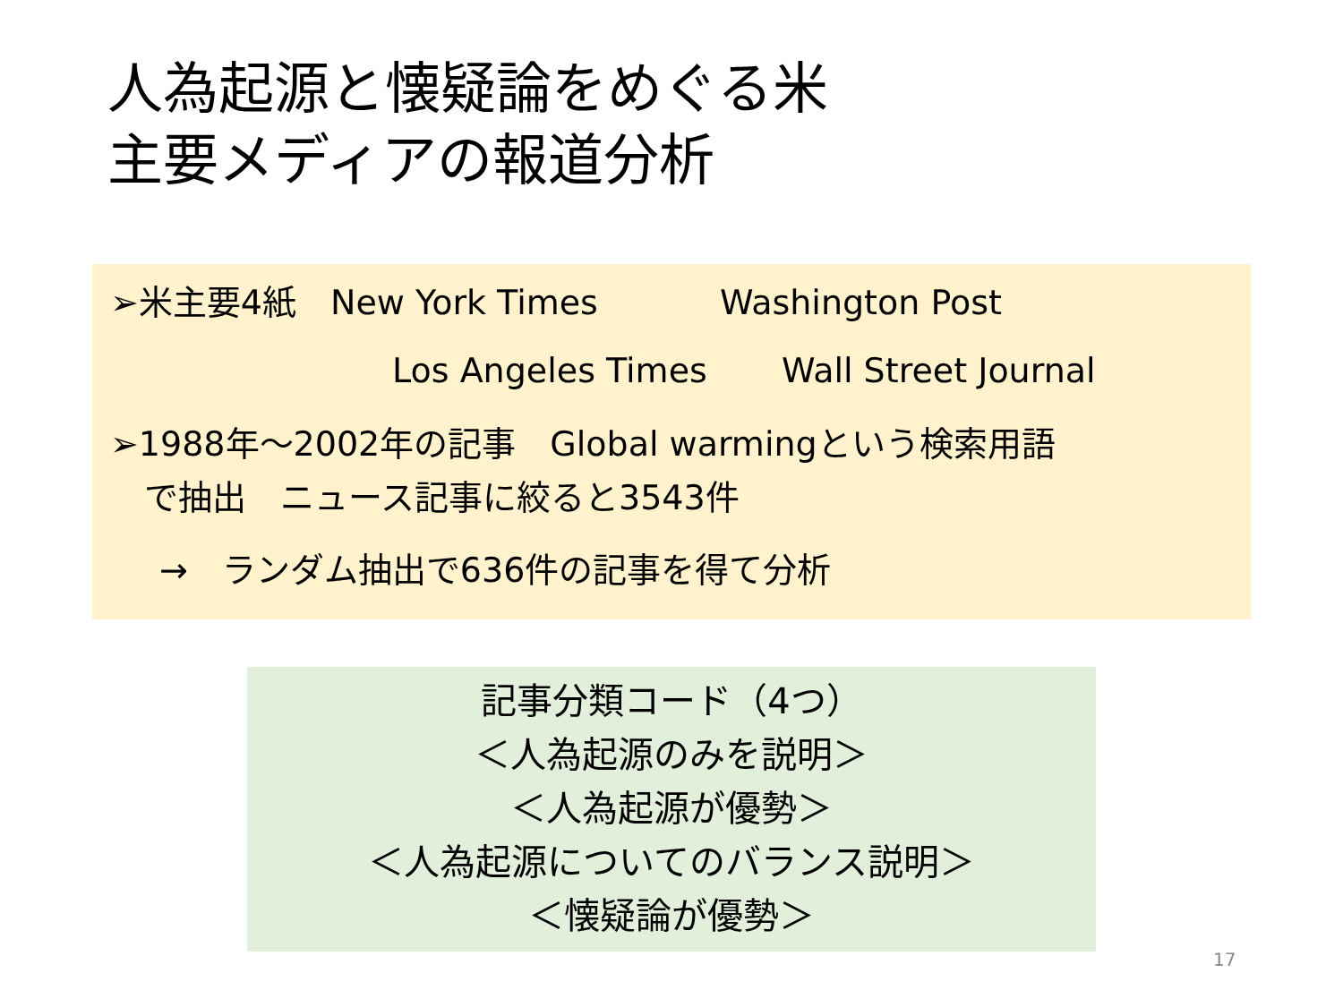人為起源と懐疑論をめぐる米
主要メディアの報道分析
➢米主要4紙　New York Times Washington Post
Los Angeles Times Wall Street Journal
➢1988年～2002年の記事　Global warmingという検索用語
　で抽出　ニュース記事に絞ると3543件
→　ランダム抽出で636件の記事を得て分析
記事分類コード（4つ）
＜人為起源のみを説明＞
＜人為起源が優勢＞
＜人為起源についてのバランス説明＞
＜懐疑論が優勢＞
17